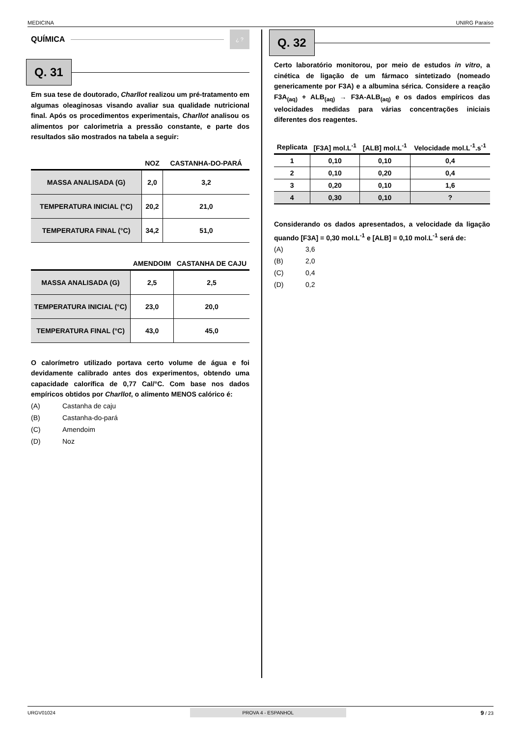MEDICINA UNIRG Paraíso
QUÍMICA
¿ ?
Q. 31
Em sua tese de doutorado, Charllot realizou um pré-tratamento em algumas oleaginosas visando avaliar sua qualidade nutricional final. Após os procedimentos experimentais, Charllot analisou os alimentos por calorimetria a pressão constante, e parte dos resultados são mostrados na tabela a seguir:
| | NOZ | CASTANHA-DO-PARÁ |
| --- | --- | --- |
| MASSA ANALISADA (G) | 2,0 | 3,2 |
| TEMPERATURA INICIAL (°C) | 20,2 | 21,0 |
| TEMPERATURA FINAL (°C) | 34,2 | 51,0 |
| | AMENDOIM | CASTANHA DE CAJU |
| --- | --- | --- |
| MASSA ANALISADA (G) | 2,5 | 2,5 |
| TEMPERATURA INICIAL (°C) | 23,0 | 20,0 |
| TEMPERATURA FINAL (°C) | 43,0 | 45,0 |
O calorímetro utilizado portava certo volume de água e foi devidamente calibrado antes dos experimentos, obtendo uma capacidade calorífica de 0,77 Cal/°C. Com base nos dados empíricos obtidos por Charllot, o alimento MENOS calórico é:
(A) Castanha de caju
(B) Castanha-do-pará
(C) Amendoim
(D) Noz
Q. 32
Certo laboratório monitorou, por meio de estudos in vitro, a cinética de ligação de um fármaco sintetizado (nomeado genericamente por F3A) e a albumina sérica. Considere a reação F3A<sub>(aq)</sub> + ALB<sub>(aq)</sub> → F3A-ALB<sub>(aq)</sub> e os dados empíricos das velocidades medidas para várias concentrações iniciais diferentes dos reagentes.
| Replicata | [F3A] mol.L<sup>-1</sup> | [ALB] mol.L<sup>-1</sup> | Velocidade mol.L<sup>-1</sup>.s<sup>-1</sup> |
| --- | --- | --- | --- |
| 1 | 0,10 | 0,10 | 0,4 |
| 2 | 0,10 | 0,20 | 0,4 |
| 3 | 0,20 | 0,10 | 1,6 |
| 4 | 0,30 | 0,10 | ? |
Considerando os dados apresentados, a velocidade da ligação quando [F3A] = 0,30 mol.L<sup>-1</sup> e [ALB] = 0,10 mol.L<sup>-1</sup> será de:
(A) 3,6
(B) 2,0
(C) 0,4
(D) 0,2
URGV01024 PROVA 4 - ESPANHOL 9 / 23